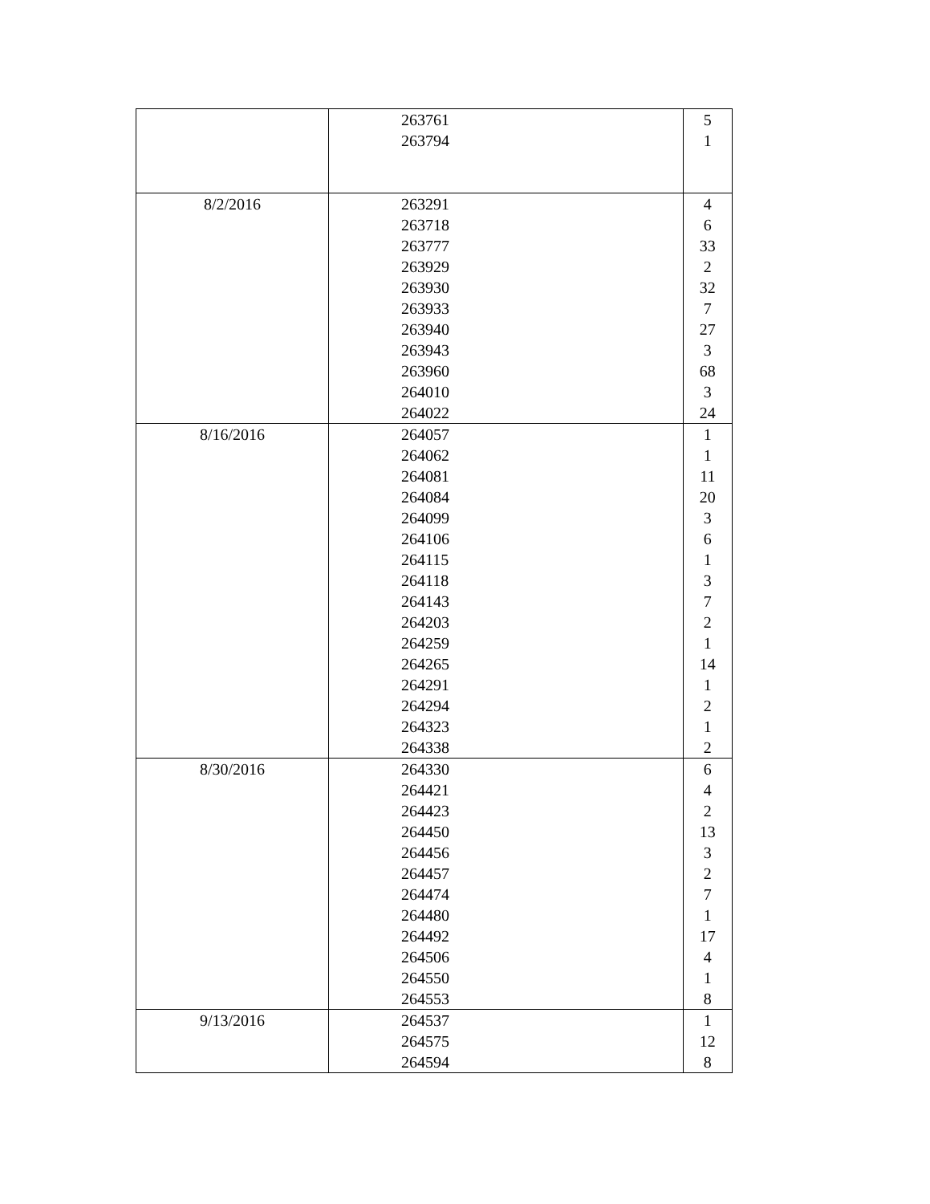| | 263761 | 5 |
| | 263794 | 1 |
| 8/2/2016 | 263291 | 4 |
| | 263718 | 6 |
| | 263777 | 33 |
| | 263929 | 2 |
| | 263930 | 32 |
| | 263933 | 7 |
| | 263940 | 27 |
| | 263943 | 3 |
| | 263960 | 68 |
| | 264010 | 3 |
| | 264022 | 24 |
| 8/16/2016 | 264057 | 1 |
| | 264062 | 1 |
| | 264081 | 11 |
| | 264084 | 20 |
| | 264099 | 3 |
| | 264106 | 6 |
| | 264115 | 1 |
| | 264118 | 3 |
| | 264143 | 7 |
| | 264203 | 2 |
| | 264259 | 1 |
| | 264265 | 14 |
| | 264291 | 1 |
| | 264294 | 2 |
| | 264323 | 1 |
| | 264338 | 2 |
| 8/30/2016 | 264330 | 6 |
| | 264421 | 4 |
| | 264423 | 2 |
| | 264450 | 13 |
| | 264456 | 3 |
| | 264457 | 2 |
| | 264474 | 7 |
| | 264480 | 1 |
| | 264492 | 17 |
| | 264506 | 4 |
| | 264550 | 1 |
| | 264553 | 8 |
| 9/13/2016 | 264537 | 1 |
| | 264575 | 12 |
| | 264594 | 8 |